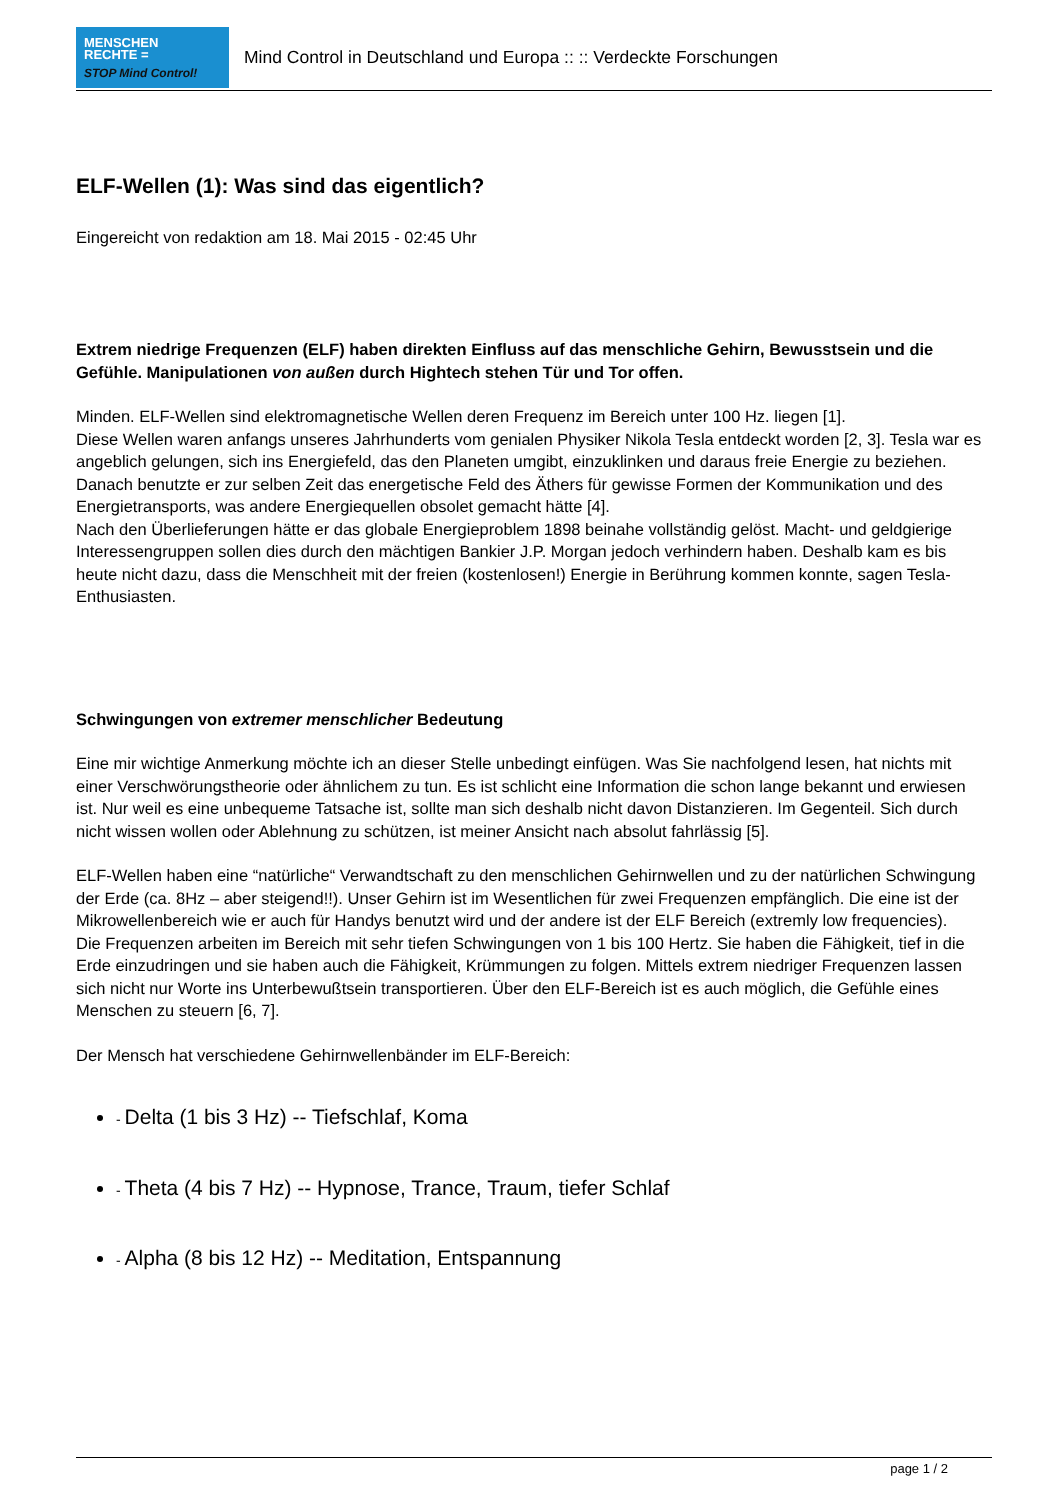MENSCHEN
RECHTE =
STOP Mind Control!
Mind Control in Deutschland und Europa :: :: Verdeckte Forschungen
ELF-Wellen (1): Was sind das eigentlich?
Eingereicht von redaktion am 18. Mai 2015 - 02:45 Uhr
Extrem niedrige Frequenzen (ELF) haben direkten Einfluss auf das menschliche Gehirn, Bewusstsein und die Gefühle. Manipulationen von außen durch Hightech stehen Tür und Tor offen.
Minden. ELF-Wellen sind elektromagnetische Wellen deren Frequenz im Bereich unter 100 Hz. liegen [1].
Diese Wellen waren anfangs unseres Jahrhunderts vom genialen Physiker Nikola Tesla entdeckt worden [2, 3]. Tesla war es angeblich gelungen, sich ins Energiefeld, das den Planeten umgibt, einzuklinken und daraus freie Energie zu beziehen. Danach benutzte er zur selben Zeit das energetische Feld des Äthers für gewisse Formen der Kommunikation und des Energietransports, was andere Energiequellen obsolet gemacht hätte [4].
Nach den Überlieferungen hätte er das globale Energieproblem 1898 beinahe vollständig gelöst. Macht- und geldgierige Interessengruppen sollen dies durch den mächtigen Bankier J.P. Morgan jedoch verhindern haben. Deshalb kam es bis heute nicht dazu, dass die Menschheit mit der freien (kostenlosen!) Energie in Berührung kommen konnte, sagen Tesla-Enthusiasten.
Schwingungen von extremer menschlicher Bedeutung
Eine mir wichtige Anmerkung möchte ich an dieser Stelle unbedingt einfügen. Was Sie nachfolgend lesen, hat nichts mit einer Verschwörungstheorie oder ähnlichem zu tun. Es ist schlicht eine Information die schon lange bekannt und erwiesen ist. Nur weil es eine unbequeme Tatsache ist, sollte man sich deshalb nicht davon Distanzieren. Im Gegenteil. Sich durch nicht wissen wollen oder Ablehnung zu schützen, ist meiner Ansicht nach absolut fahrlässig [5].
ELF-Wellen haben eine “natürliche“ Verwandtschaft zu den menschlichen Gehirnwellen und zu der natürlichen Schwingung der Erde (ca. 8Hz – aber steigend!!). Unser Gehirn ist im Wesentlichen für zwei Frequenzen empfänglich. Die eine ist der Mikrowellenbereich wie er auch für Handys benutzt wird und der andere ist der ELF Bereich (extremly low frequencies).
Die Frequenzen arbeiten im Bereich mit sehr tiefen Schwingungen von 1 bis 100 Hertz. Sie haben die Fähigkeit, tief in die Erde einzudringen und sie haben auch die Fähigkeit, Krümmungen zu folgen. Mittels extrem niedriger Frequenzen lassen sich nicht nur Worte ins Unterbewußtsein transportieren. Über den ELF-Bereich ist es auch möglich, die Gefühle eines Menschen zu steuern [6, 7].
Der Mensch hat verschiedene Gehirnwellenbänder im ELF-Bereich:
- Delta (1 bis 3 Hz) -- Tiefschlaf, Koma
- Theta (4 bis 7 Hz) -- Hypnose, Trance, Traum, tiefer Schlaf
- Alpha (8 bis 12 Hz) -- Meditation, Entspannung
page 1 / 2